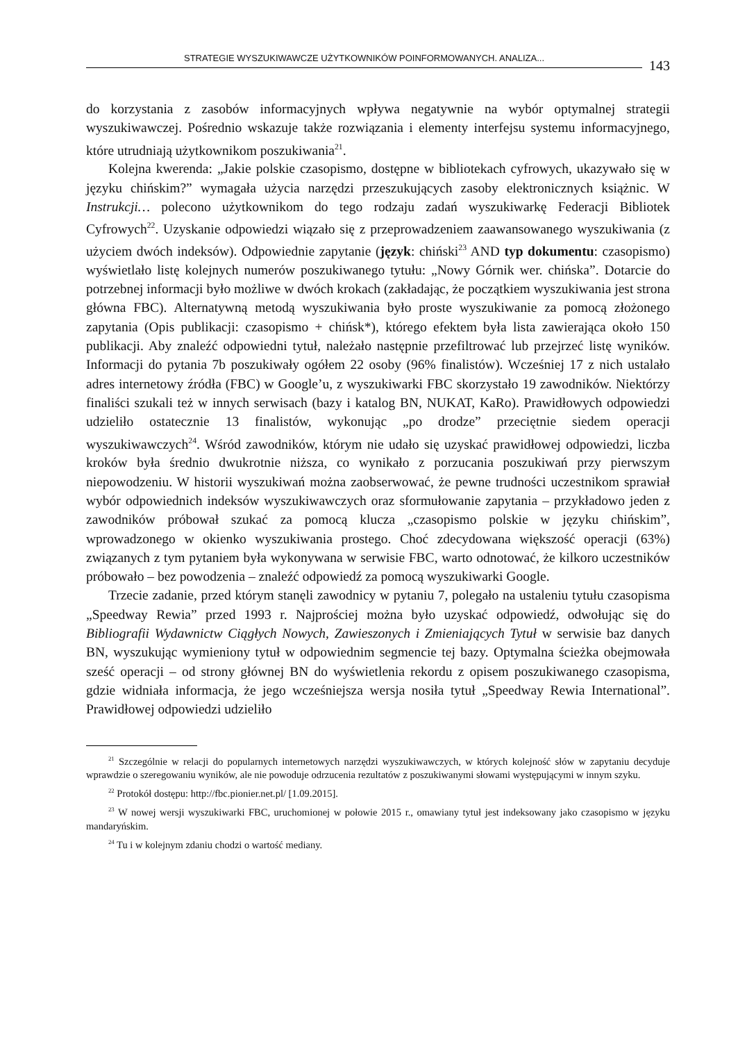STRATEGIE WYSZUKIWAWCZE UŻYTKOWNIKÓW POINFORMOWANYCH. ANALIZA...
143
do korzystania z zasobów informacyjnych wpływa negatywnie na wybór optymalnej strategii wyszukiwawczej. Pośrednio wskazuje także rozwiązania i elementy interfejsu systemu informacyjnego, które utrudniają użytkownikom poszukiwania<sup>21</sup>.
Kolejna kwerenda: „Jakie polskie czasopismo, dostępne w bibliotekach cyfrowych, ukazywało się w języku chińskim?” wymagała użycia narzędzi przeszukujących zasoby elektronicznych książnic. W Instrukcji… polecono użytkownikom do tego rodzaju zadań wyszukiwarkę Federacji Bibliotek Cyfrowych<sup>22</sup>. Uzyskanie odpowiedzi wiązało się z przeprowadzeniem zaawansowanego wyszukiwania (z użyciem dwóch indeksów). Odpowiednie zapytanie (język: chiński<sup>23</sup> AND typ dokumentu: czasopismo) wyświetlało listę kolejnych numerów poszukiwanego tytułu: „Nowy Górnik wer. chińska”. Dotarcie do potrzebnej informacji było możliwe w dwóch krokach (zakładając, że początkiem wyszukiwania jest strona główna FBC). Alternatywną metodą wyszukiwania było proste wyszukiwanie za pomocą złożonego zapytania (Opis publikacji: czasopismo + chińsk*), którego efektem była lista zawierająca około 150 publikacji. Aby znaleźć odpowiedni tytuł, należało następnie przefiltrować lub przejrzeć listę wyników. Informacji do pytania 7b poszukiwały ogółem 22 osoby (96% finalistów). Wcześniej 17 z nich ustalało adres internetowy źródła (FBC) w Google’u, z wyszukiwarki FBC skorzystało 19 zawodników. Niektórzy finaliści szukali też w innych serwisach (bazy i katalog BN, NUKAT, KaRo). Prawidłowych odpowiedzi udzieliło ostatecznie 13 finalistów, wykonując „po drodze” przeciętnie siedem operacji wyszukiwawczych<sup>24</sup>. Wśród zawodników, którym nie udało się uzyskać prawidłowej odpowiedzi, liczba kroków była średnio dwukrotnie niższa, co wynikało z porzucania poszukiwań przy pierwszym niepowodzeniu. W historii wyszukiwań można zaobserwować, że pewne trudności uczestnikom sprawiał wybór odpowiednich indeksów wyszukiwawczych oraz sformułowanie zapytania – przykładowo jeden z zawodników próbował szukać za pomocą klucza „czasopismo polskie w języku chińskim”, wprowadzonego w okienko wyszukiwania prostego. Choć zdecydowana większość operacji (63%) związanych z tym pytaniem była wykonywana w serwisie FBC, warto odnotować, że kilkoro uczestników próbowało – bez powodzenia – znaleźć odpowiedź za pomocą wyszukiwarki Google.
Trzecie zadanie, przed którym stanęli zawodnicy w pytaniu 7, polegało na ustaleniu tytułu czasopisma „Speedway Rewia” przed 1993 r. Najprościej można było uzyskać odpowiedź, odwołując się do Bibliografii Wydawnictw Ciągłych Nowych, Zawieszonych i Zmieniających Tytuł w serwisie baz danych BN, wyszukując wymieniony tytuł w odpowiednim segmencie tej bazy. Optymalna ścieżka obejmowała sześć operacji – od strony głównej BN do wyświetlenia rekordu z opisem poszukiwanego czasopisma, gdzie widniała informacja, że jego wcześniejsza wersja nosiła tytuł „Speedway Rewia International”. Prawidłowej odpowiedzi udzieliło
<sup>21</sup> Szczególnie w relacji do popularnych internetowych narzędzi wyszukiwawczych, w których kolejność słów w zapytaniu decyduje wprawdzie o szeregowaniu wyników, ale nie powoduje odrzucenia rezultatów z poszukiwanymi słowami występującymi w innym szyku.
<sup>22</sup> Protokół dostępu: http://fbc.pionier.net.pl/ [1.09.2015].
<sup>23</sup> W nowej wersji wyszukiwarki FBC, uruchomionej w połowie 2015 r., omawiany tytuł jest indeksowany jako czasopismo w języku mandaryńskim.
<sup>24</sup> Tu i w kolejnym zdaniu chodzi o wartość mediany.